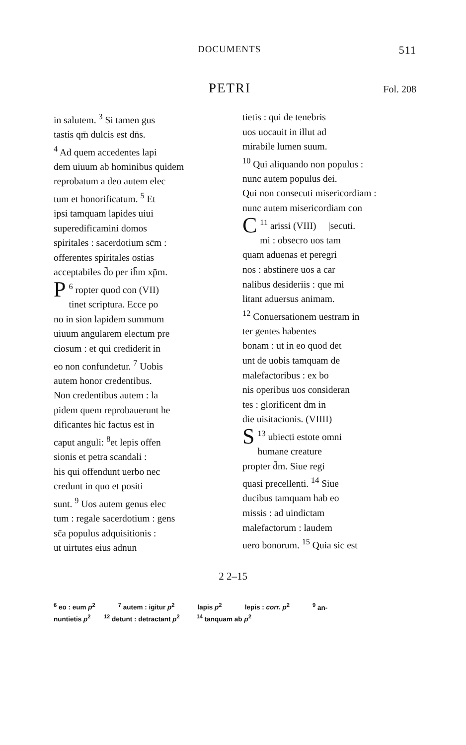DOCUMENTS 511
PETRI Fol. 208
in salutem. <sup>3</sup> Si tamen gus
tastis qm̄ dulcis est dn̄s.
<sup>4</sup> Ad quem accedentes lapi
dem uiuum ab hominibus quidem
reprobatum a deo autem elec
tum et honorificatum. <sup>5</sup> Et
ipsi tamquam lapides uiui
superedificamini domos
spiritales : sacerdotium sc̄m :
offerentes spiritales ostias
acceptabiles d̄o per ih̄m xp̄m.
<sup>6</sup> P ropter quod con (VII)
tinet scriptura. Ecce po
no in sion lapidem summum
uiuum angularem electum pre
ciosum : et qui crediderit in
eo non confundetur. <sup>7</sup> Uobis
autem honor credentibus.
Non credentibus autem : la
pidem quem reprobauerunt he
dificantes hic factus est in
caput anguli: <sup>8</sup>et lepis offen
sionis et petra scandali :
his qui offendunt uerbo nec
credunt in quo et positi
sunt. <sup>9</sup> Uos autem genus elec
tum : regale sacerdotium : gens
sc̄a populus adquisitionis :
ut uirtutes eius adnun
tietis : qui de tenebris
uos uocauit in illut ad
mirabile lumen suum.
<sup>10</sup> Qui aliquando non populus :
nunc autem populus dei.
Qui non consecuti misericordiam :
nunc autem misericordiam con
<sup>11</sup> C arissi (VIII) |secuti.
mi : obsecro uos tam
quam aduenas et peregri
nos : abstinere uos a car
nalibus desideriis : que mi
litant aduersus animam.
<sup>12</sup> Conuersationem uestram in
ter gentes habentes
bonam : ut in eo quod det
unt de uobis tamquam de
malefactoribus : ex bo
nis operibus uos consideran
tes : glorificent d̄m in
die uisitacionis. (VIIII)
<sup>13</sup> S ubiecti estote omni
humane creature
propter d̄m. Siue regi
quasi precellenti. <sup>14</sup> Siue
ducibus tamquam hab eo
missis : ad uindictam
malefactorum : laudem
uero bonorum. <sup>15</sup> Quia sic est
2 2–15
<sup>6</sup> eo : eum p<sup>2</sup><sup>7</sup> autem : igitur p<sup>2</sup> lapis p<sup>2</sup> lepis : corr. p<sup>2</sup><sup>9</sup> an-
nuntietis p<sup>2</sup> <sup>12</sup> detunt : detractant p<sup>2</sup> <sup>14</sup> tanquam ab p<sup>2</sup>